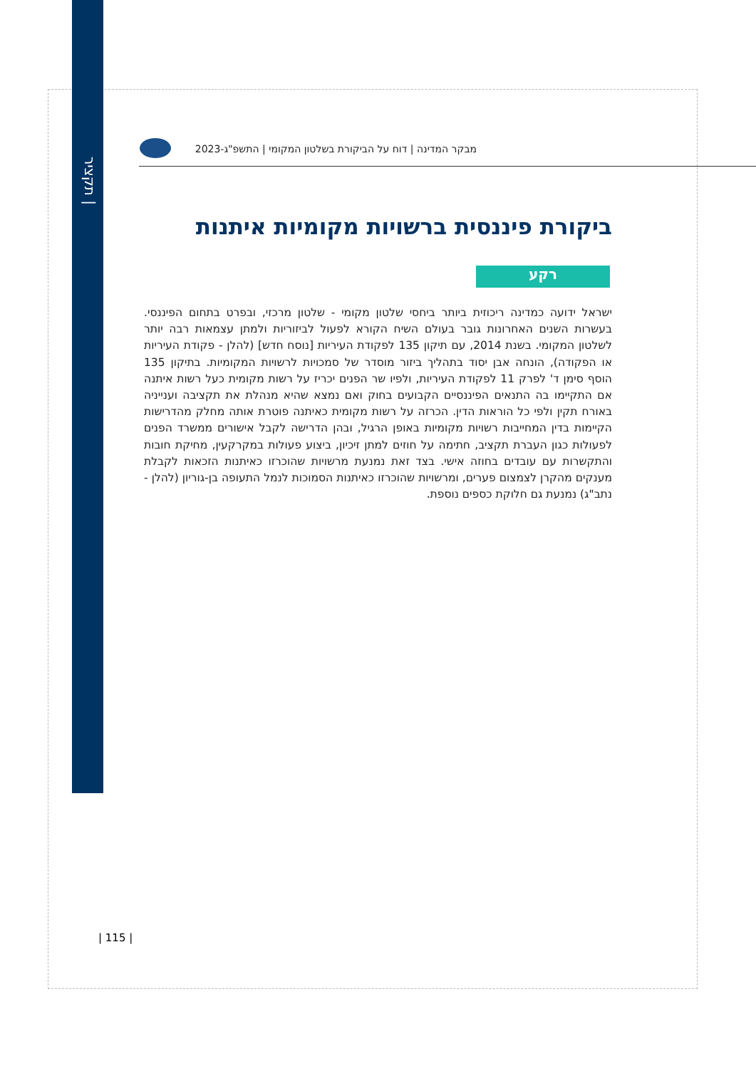תקציר |
מבקר המדינה | דוח על הביקורת בשלטון המקומי | התשפ"ג-2023
ביקורת פיננסית ברשויות מקומיות איתנות
רקע
ישראל ידועה כמדינה ריכוזית ביותר ביחסי שלטון מקומי - שלטון מרכזי, ובפרט בתחום הפיננסי. בעשרות השנים האחרונות גובר בעולם השיח הקורא לפעול לביזוריות ולמתן עצמאות רבה יותר לשלטון המקומי. בשנת 2014, עם תיקון 135 לפקודת העיריות [נוסח חדש] (להלן - פקודת העיריות או הפקודה), הונחה אבן יסוד בתהליך ביזור מוסדר של סמכויות לרשויות המקומיות. בתיקון 135 הוסף סימן ד' לפרק 11 לפקודת העיריות, ולפיו שר הפנים יכריז על רשות מקומית כעל רשות איתנה אם התקיימו בה התנאים הפיננסיים הקבועים בחוק ואם נמצא שהיא מנהלת את תקציבה וענייניה באורח תקין ולפי כל הוראות הדין. הכרזה על רשות מקומית כאיתנה פוטרת אותה מחלק מהדרישות הקיימות בדין המחייבות רשויות מקומיות באופן הרגיל, ובהן הדרישה לקבל אישורים ממשרד הפנים לפעולות כגון העברת תקציב, חתימה על חוזים למתן זיכיון, ביצוע פעולות במקרקעין, מחיקת חובות והתקשרות עם עובדים בחוזה אישי. בצד זאת נמנעת מרשויות שהוכרזו כאיתנות הזכאות לקבלת מענקים מהקרן לצמצום פערים, ומרשויות שהוכרזו כאיתנות הסמוכות לנמל התעופה בן-גוריון (להלן - נתב"ג) נמנעת גם חלוקת כספים נוספת.
| 115 |